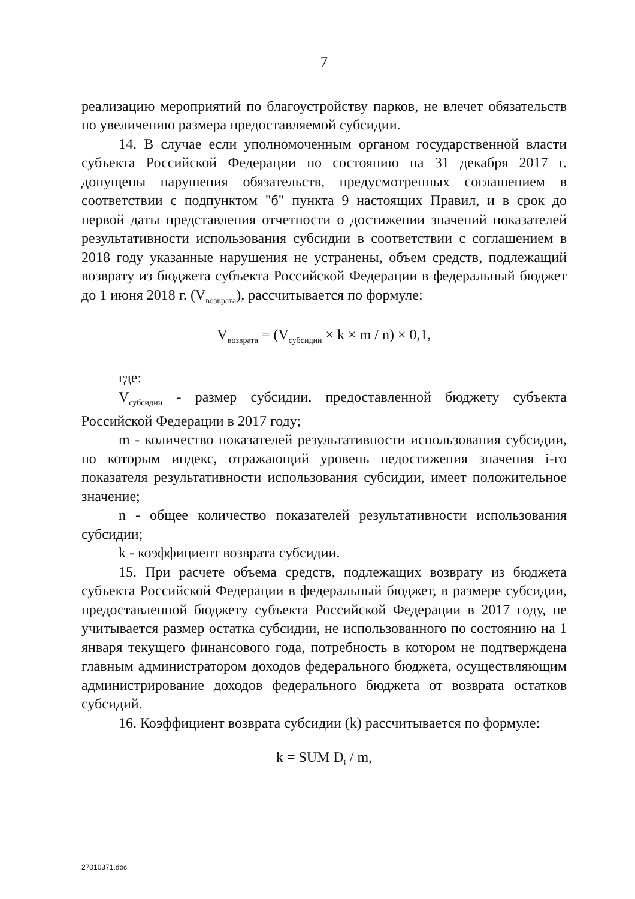7
реализацию мероприятий по благоустройству парков, не влечет обязательств по увеличению размера предоставляемой субсидии.
14. В случае если уполномоченным органом государственной власти субъекта Российской Федерации по состоянию на 31 декабря 2017 г. допущены нарушения обязательств, предусмотренных соглашением в соответствии с подпунктом "б" пункта 9 настоящих Правил, и в срок до первой даты представления отчетности о достижении значений показателей результативности использования субсидии в соответствии с соглашением в 2018 году указанные нарушения не устранены, объем средств, подлежащий возврату из бюджета субъекта Российской Федерации в федеральный бюджет до 1 июня 2018 г. (V<sub>возврата</sub>), рассчитывается по формуле:
V<sub>возврата</sub> = (V<sub>субсидии</sub> × k × m / n) × 0,1,
где:
V<sub>субсидии</sub> - размер субсидии, предоставленной бюджету субъекта Российской Федерации в 2017 году;
m - количество показателей результативности использования субсидии, по которым индекс, отражающий уровень недостижения значения i-го показателя результативности использования субсидии, имеет положительное значение;
n - общее количество показателей результативности использования субсидии;
k - коэффициент возврата субсидии.
15. При расчете объема средств, подлежащих возврату из бюджета субъекта Российской Федерации в федеральный бюджет, в размере субсидии, предоставленной бюджету субъекта Российской Федерации в 2017 году, не учитывается размер остатка субсидии, не использованного по состоянию на 1 января текущего финансового года, потребность в котором не подтверждена главным администратором доходов федерального бюджета, осуществляющим администрирование доходов федерального бюджета от возврата остатков субсидий.
16. Коэффициент возврата субсидии (k) рассчитывается по формуле:
k = SUM D<sub>i</sub> / m,
27010371.doc